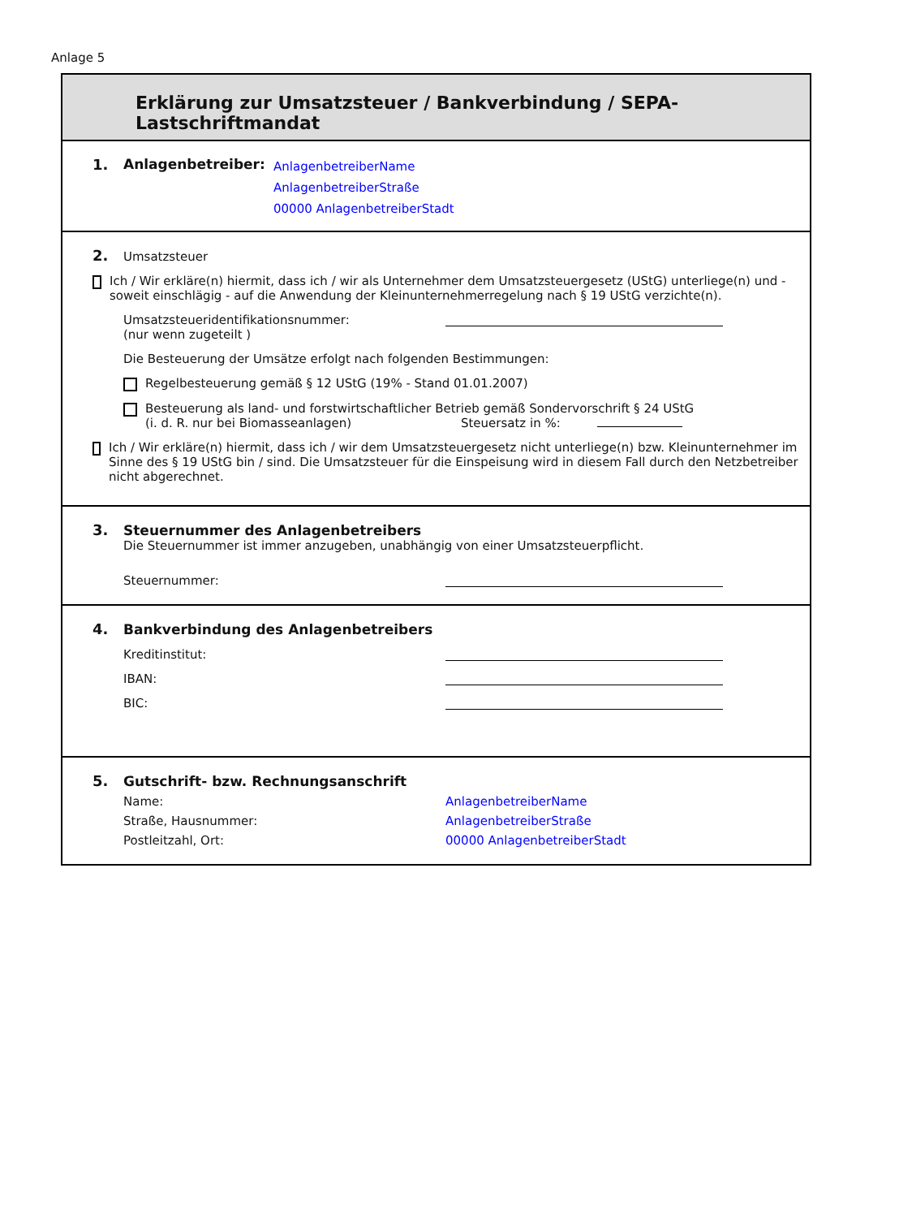Anlage 5
Erklärung zur Umsatzsteuer / Bankverbindung / SEPA-Lastschriftmandat
1. Anlagenbetreiber:
AnlagenbetreiberName
AnlagenbetreiberStraße
00000 AnlagenbetreiberStadt
2. Umsatzsteuer
Ich / Wir erkläre(n) hiermit, dass ich / wir als Unternehmer dem Umsatzsteuergesetz (UStG) unterliege(n) und - soweit einschlägig - auf die Anwendung der Kleinunternehmerregelung nach § 19 UStG verzichte(n).
Umsatzsteueridentifikationsnummer:
(nur wenn zugeteilt )
Die Besteuerung der Umsätze erfolgt nach folgenden Bestimmungen:
Regelbesteuerung gemäß § 12 UStG (19% - Stand 01.01.2007)
Besteuerung als land- und forstwirtschaftlicher Betrieb gemäß Sondervorschrift § 24 UStG
(i. d. R. nur bei Biomasseanlagen) Steuersatz in %:
Ich / Wir erkläre(n) hiermit, dass ich / wir dem Umsatzsteuergesetz nicht unterliege(n) bzw. Kleinunternehmer im Sinne des § 19 UStG bin / sind. Die Umsatzsteuer für die Einspeisung wird in diesem Fall durch den Netzbetreiber nicht abgerechnet.
3. Steuernummer des Anlagenbetreibers
Die Steuernummer ist immer anzugeben, unabhängig von einer Umsatzsteuerpflicht.
Steuernummer:
4. Bankverbindung des Anlagenbetreibers
Kreditinstitut:
IBAN:
BIC:
5. Gutschrift- bzw. Rechnungsanschrift
Name: AnlagenbetreiberName
Straße, Hausnummer: AnlagenbetreiberStraße
Postleitzahl, Ort: 00000 AnlagenbetreiberStadt